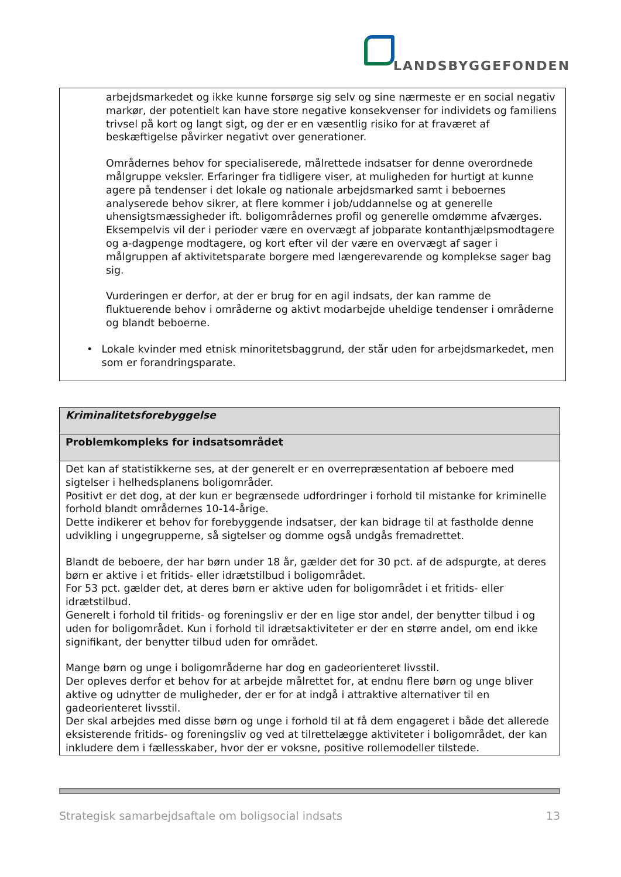LANDSBYGGEFONDEN
arbejdsmarkedet og ikke kunne forsørge sig selv og sine nærmeste er en social negativ markør, der potentielt kan have store negative konsekvenser for individets og familiens trivsel på kort og langt sigt, og der er en væsentlig risiko for at fraværet af beskæftigelse påvirker negativt over generationer.
Områdernes behov for specialiserede, målrettede indsatser for denne overordnede målgruppe veksler. Erfaringer fra tidligere viser, at muligheden for hurtigt at kunne agere på tendenser i det lokale og nationale arbejdsmarked samt i beboernes analyserede behov sikrer, at flere kommer i job/uddannelse og at generelle uhensigtsmæssigheder ift. boligområdernes profil og generelle omdømme afværges.
Eksempelvis vil der i perioder være en overvægt af jobparate kontanthjælpsmodtagere og a-dagpenge modtagere, og kort efter vil der være en overvægt af sager i målgruppen af aktivitetsparate borgere med længerevarende og komplekse sager bag sig.
Vurderingen er derfor, at der er brug for en agil indsats, der kan ramme de fluktuerende behov i områderne og aktivt modarbejde uheldige tendenser i områderne og blandt beboerne.
• Lokale kvinder med etnisk minoritetsbaggrund, der står uden for arbejdsmarkedet, men som er forandringsparate.
| Kriminalitetsforebyggelse |
| --- |
| Problemkompleks for indsatsområdet |
| Det kan af statistikkerne ses, at der generelt er en overrepræsentation af beboere med sigtelser i helhedsplanens boligområder. Positivt er det dog, at der kun er begrænsede udfordringer i forhold til mistanke for kriminelle forhold blandt områdernes 10-14-årige. Dette indikerer et behov for forebyggende indsatser, der kan bidrage til at fastholde denne udvikling i ungegrupperne, så sigtelser og domme også undgås fremadrettet. Blandt de beboere, der har børn under 18 år, gælder det for 30 pct. af de adspurgte, at deres børn er aktive i et fritids- eller idrætstilbud i boligområdet. For 53 pct. gælder det, at deres børn er aktive uden for boligområdet i et fritids- eller idrætstilbud. Generelt i forhold til fritids- og foreningsliv er der en lige stor andel, der benytter tilbud i og uden for boligområdet. Kun i forhold til idrætsaktiviteter er der en større andel, om end ikke signifikant, der benytter tilbud uden for området. Mange børn og unge i boligområderne har dog en gadeorienteret livsstil. Der opleves derfor et behov for at arbejde målrettet for, at endnu flere børn og unge bliver aktive og udnytter de muligheder, der er for at indgå i attraktive alternativer til en gadeorienteret livsstil. Der skal arbejdes med disse børn og unge i forhold til at få dem engageret i både det allerede eksisterende fritids- og foreningsliv og ved at tilrettelægge aktiviteter i boligområdet, der kan inkludere dem i fællesskaber, hvor der er voksne, positive rollemodeller tilstede. |
Strategisk samarbejdsaftale om boligsocial indsats 13